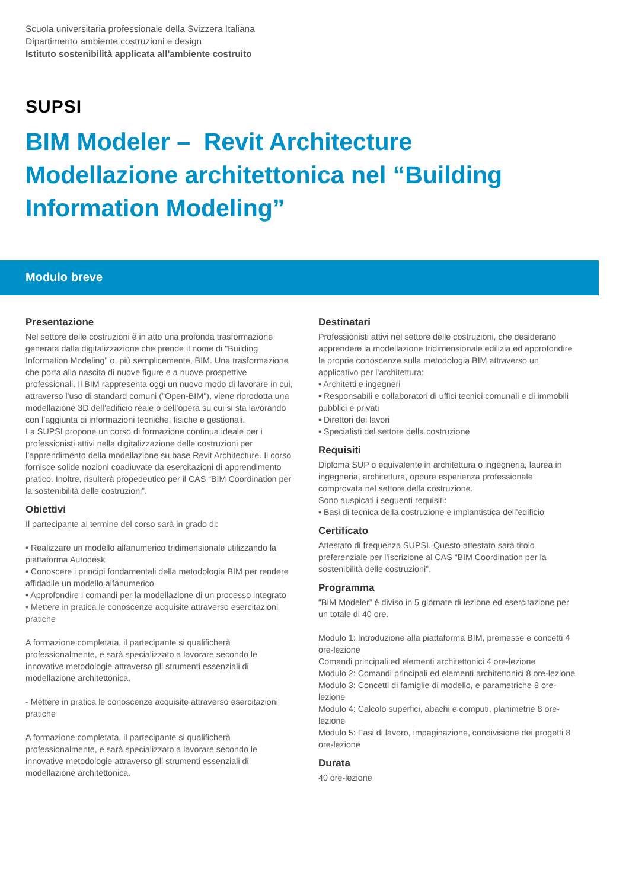Scuola universitaria professionale della Svizzera Italiana
Dipartimento ambiente costruzioni e design
Istituto sostenibilità applicata all'ambiente costruito
SUPSI
BIM Modeler – Revit Architecture
Modellazione architettonica nel “Building Information Modeling”
Modulo breve
Presentazione
Nel settore delle costruzioni è in atto una profonda trasformazione generata dalla digitalizzazione che prende il nome di "Building Information Modeling" o, più semplicemente, BIM. Una trasformazione che porta alla nascita di nuove figure e a nuove prospettive professionali. Il BIM rappresenta oggi un nuovo modo di lavorare in cui, attraverso l'uso di standard comuni ("Open-BIM"), viene riprodotta una modellazione 3D dell’edificio reale o dell’opera su cui si sta lavorando con l’aggiunta di informazioni tecniche, fisiche e gestionali.
La SUPSI propone un corso di formazione continua ideale per i professionisti attivi nella digitalizzazione delle costruzioni per l’apprendimento della modellazione su base Revit Architecture. Il corso fornisce solide nozioni coadiuvate da esercitazioni di apprendimento pratico. Inoltre, risulterà propedeutico per il CAS “BIM Coordination per la sostenibilità delle costruzioni”.
Obiettivi
Il partecipante al termine del corso sarà in grado di:
• Realizzare un modello alfanumerico tridimensionale utilizzando la piattaforma Autodesk
• Conoscere i principi fondamentali della metodologia BIM per rendere affidabile un modello alfanumerico
• Approfondire i comandi per la modellazione di un processo integrato
• Mettere in pratica le conoscenze acquisite attraverso esercitazioni pratiche
A formazione completata, il partecipante si qualificherà professionalmente, e sarà specializzato a lavorare secondo le innovative metodologie attraverso gli strumenti essenziali di modellazione architettonica.
- Mettere in pratica le conoscenze acquisite attraverso esercitazioni pratiche
A formazione completata, il partecipante si qualificherà professionalmente, e sarà specializzato a lavorare secondo le innovative metodologie attraverso gli strumenti essenziali di modellazione architettonica.
Destinatari
Professionisti attivi nel settore delle costruzioni, che desiderano apprendere la modellazione tridimensionale edilizia ed approfondire le proprie conoscenze sulla metodologia BIM attraverso un applicativo per l’architettura:
• Architetti e ingegneri
• Responsabili e collaboratori di uffici tecnici comunali e di immobili pubblici e privati
• Direttori dei lavori
• Specialisti del settore della costruzione
Requisiti
Diploma SUP o equivalente in architettura o ingegneria, laurea in ingegneria, architettura, oppure esperienza professionale comprovata nel settore della costruzione.
Sono auspicati i seguenti requisiti:
• Basi di tecnica della costruzione e impiantistica dell’edificio
Certificato
Attestato di frequenza SUPSI. Questo attestato sarà titolo preferenziale per l’iscrizione al CAS “BIM Coordination per la sostenibilità delle costruzioni”.
Programma
“BIM Modeler” è diviso in 5 giornate di lezione ed esercitazione per un totale di 40 ore.
Modulo 1: Introduzione alla piattaforma BIM, premesse e concetti 4 ore-lezione
Comandi principali ed elementi architettonici 4 ore-lezione
Modulo 2: Comandi principali ed elementi architettonici 8 ore-lezione
Modulo 3: Concetti di famiglie di modello, e parametriche 8 ore-lezione
Modulo 4: Calcolo superfici, abachi e computi, planimetrie 8 ore-lezione
Modulo 5: Fasi di lavoro, impaginazione, condivisione dei progetti 8 ore-lezione
Durata
40 ore-lezione